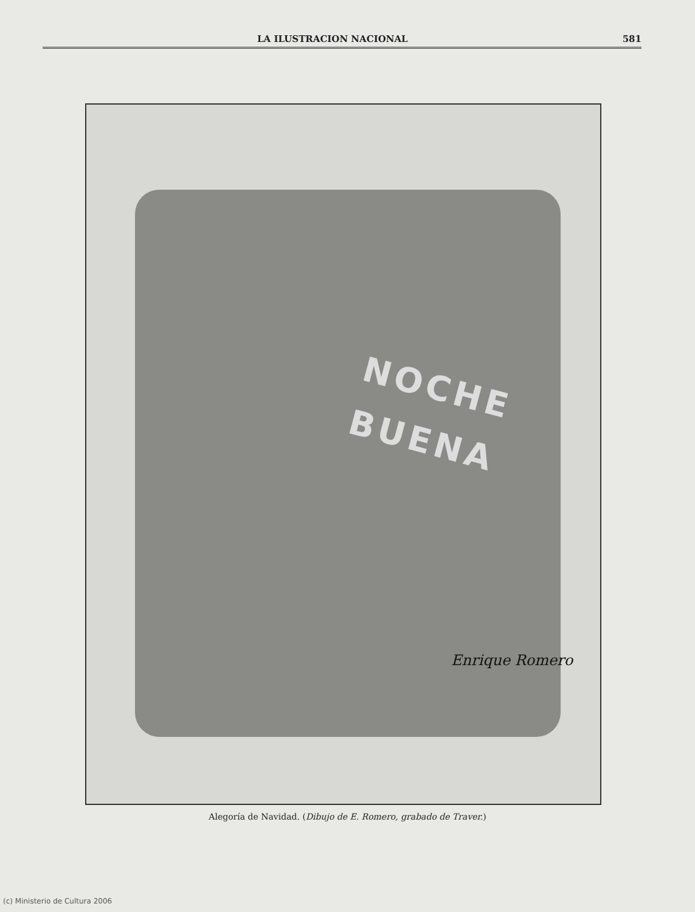LA ILUSTRACION NACIONAL 581
NOCHE
BUENA
Enrique Romero
Alegoría de Navidad. (Dibujo de E. Romero, grabado de Traver.)
(c) Ministerio de Cultura 2006